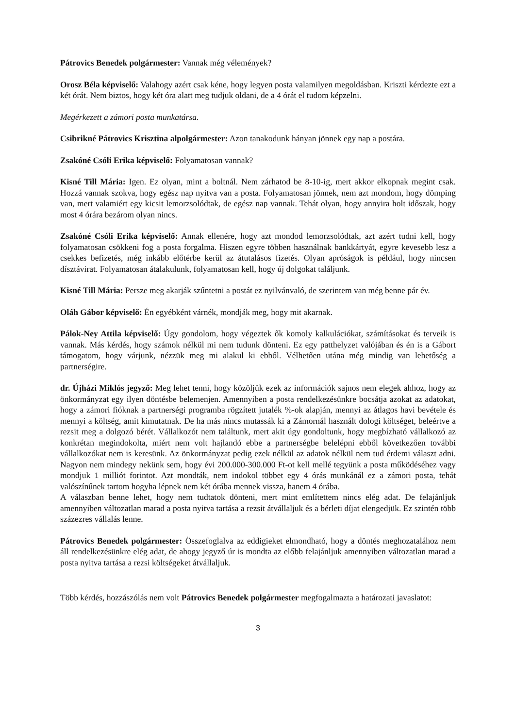Pátrovics Benedek polgármester: Vannak még vélemények?
Orosz Béla képviselő: Valahogy azért csak kéne, hogy legyen posta valamilyen megoldásban. Kriszti kérdezte ezt a két órát. Nem biztos, hogy két óra alatt meg tudjuk oldani, de a 4 órát el tudom képzelni.
Megérkezett a zámori posta munkatársa.
Csibrikné Pátrovics Krisztina alpolgármester: Azon tanakodunk hányan jönnek egy nap a postára.
Zsakóné Csóli Erika képviselő: Folyamatosan vannak?
Kisné Till Mária: Igen. Ez olyan, mint a boltnál. Nem zárhatod be 8-10-ig, mert akkor elkopnak megint csak. Hozzá vannak szokva, hogy egész nap nyitva van a posta. Folyamatosan jönnek, nem azt mondom, hogy dömping van, mert valamiért egy kicsit lemorzsolódtak, de egész nap vannak. Tehát olyan, hogy annyira holt időszak, hogy most 4 órára bezárom olyan nincs.
Zsakóné Csóli Erika képviselő: Annak ellenére, hogy azt mondod lemorzsolódtak, azt azért tudni kell, hogy folyamatosan csökkeni fog a posta forgalma. Hiszen egyre többen használnak bankkártyát, egyre kevesebb lesz a csekkes befizetés, még inkább előtérbe kerül az átutalásos fizetés. Olyan apróságok is például, hogy nincsen dísztávirat. Folyamatosan átalakulunk, folyamatosan kell, hogy új dolgokat találjunk.
Kisné Till Mária: Persze meg akarják szűntetni a postát ez nyilvánvaló, de szerintem van még benne pár év.
Oláh Gábor képviselő: Én egyébként várnék, mondják meg, hogy mit akarnak.
Pálok-Ney Attila képviselő: Úgy gondolom, hogy végeztek ők komoly kalkulációkat, számításokat és terveik is vannak. Más kérdés, hogy számok nélkül mi nem tudunk dönteni. Ez egy patthelyzet valójában és én is a Gábort támogatom, hogy várjunk, nézzük meg mi alakul ki ebből. Vélhetően utána még mindig van lehetőség a partnerségire.
dr. Újházi Miklós jegyző: Meg lehet tenni, hogy közöljük ezek az információk sajnos nem elegek ahhoz, hogy az önkormányzat egy ilyen döntésbe belemenjen. Amennyiben a posta rendelkezésünkre bocsátja azokat az adatokat, hogy a zámori fióknak a partnerségi programba rögzített jutalék %-ok alapján, mennyi az átlagos havi bevétele és mennyi a költség, amit kimutatnak. De ha más nincs mutassák ki a Zámornál használt dologi költséget, beleértve a rezsit meg a dolgozó bérét. Vállalkozót nem találtunk, mert akit úgy gondoltunk, hogy megbízható vállalkozó az konkrétan megindokolta, miért nem volt hajlandó ebbe a partnerségbe belelépni ebből következően további vállalkozókat nem is keresünk. Az önkormányzat pedig ezek nélkül az adatok nélkül nem tud érdemi választ adni. Nagyon nem mindegy nekünk sem, hogy évi 200.000-300.000 Ft-ot kell mellé tegyünk a posta működéséhez vagy mondjuk 1 milliót forintot. Azt mondták, nem indokol többet egy 4 órás munkánál ez a zámori posta, tehát valószínűnek tartom hogyha lépnek nem két órába mennek vissza, hanem 4 órába.
A válaszban benne lehet, hogy nem tudtatok dönteni, mert mint említettem nincs elég adat. De felajánljuk amennyiben változatlan marad a posta nyitva tartása a rezsit átvállaljuk és a bérleti díjat elengedjük. Ez szintén több százezres vállalás lenne.
Pátrovics Benedek polgármester: Összefoglalva az eddigieket elmondható, hogy a döntés meghozatalához nem áll rendelkezésünkre elég adat, de ahogy jegyző úr is mondta az előbb felajánljuk amennyiben változatlan marad a posta nyitva tartása a rezsi költségeket átvállaljuk.
Több kérdés, hozzászólás nem volt Pátrovics Benedek polgármester megfogalmazta a határozati javaslatot:
3